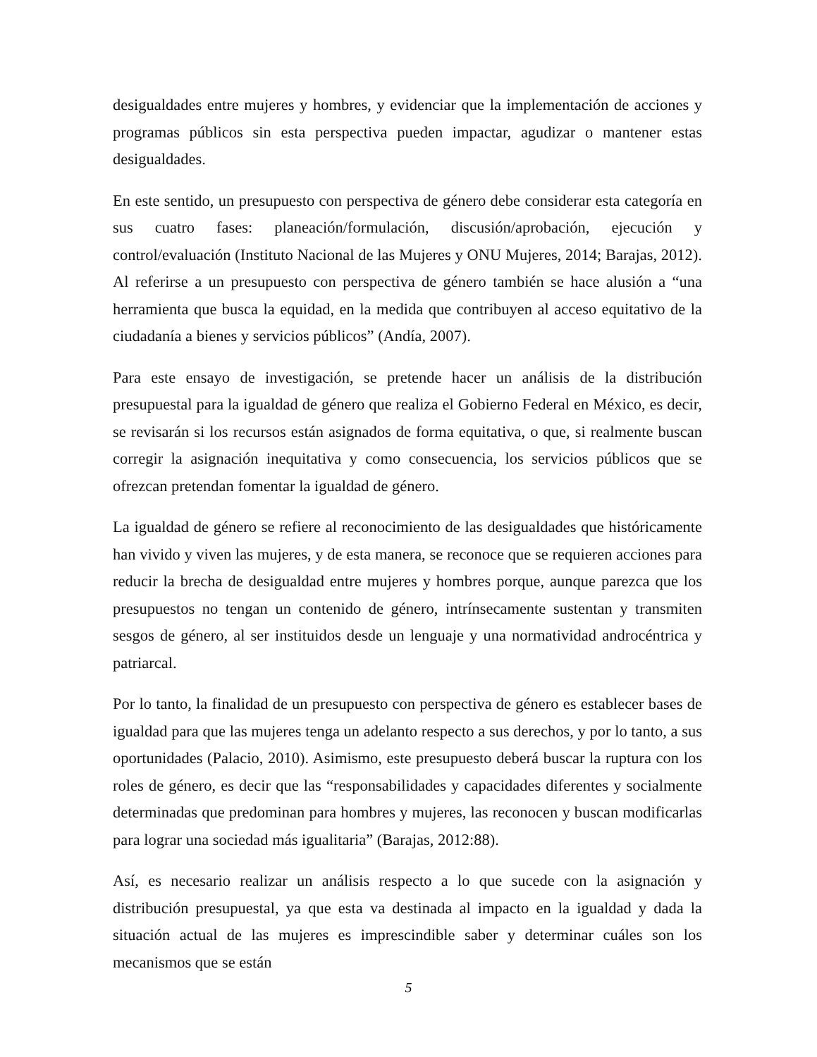desigualdades entre mujeres y hombres, y evidenciar que la implementación de acciones y programas públicos sin esta perspectiva pueden impactar, agudizar o mantener estas desigualdades.
En este sentido, un presupuesto con perspectiva de género debe considerar esta categoría en sus cuatro fases: planeación/formulación, discusión/aprobación, ejecución y control/evaluación (Instituto Nacional de las Mujeres y ONU Mujeres, 2014; Barajas, 2012). Al referirse a un presupuesto con perspectiva de género también se hace alusión a “una herramienta que busca la equidad, en la medida que contribuyen al acceso equitativo de la ciudadanía a bienes y servicios públicos” (Andía, 2007).
Para este ensayo de investigación, se pretende hacer un análisis de la distribución presupuestal para la igualdad de género que realiza el Gobierno Federal en México, es decir, se revisarán si los recursos están asignados de forma equitativa, o que, si realmente buscan corregir la asignación inequitativa y como consecuencia, los servicios públicos que se ofrezcan pretendan fomentar la igualdad de género.
La igualdad de género se refiere al reconocimiento de las desigualdades que históricamente han vivido y viven las mujeres, y de esta manera, se reconoce que se requieren acciones para reducir la brecha de desigualdad entre mujeres y hombres porque, aunque parezca que los presupuestos no tengan un contenido de género, intrínsecamente sustentan y transmiten sesgos de género, al ser instituidos desde un lenguaje y una normatividad androcéntrica y patriarcal.
Por lo tanto, la finalidad de un presupuesto con perspectiva de género es establecer bases de igualdad para que las mujeres tenga un adelanto respecto a sus derechos, y por lo tanto, a sus oportunidades (Palacio, 2010). Asimismo, este presupuesto deberá buscar la ruptura con los roles de género, es decir que las “responsabilidades y capacidades diferentes y socialmente determinadas que predominan para hombres y mujeres, las reconocen y buscan modificarlas para lograr una sociedad más igualitaria” (Barajas, 2012:88).
Así, es necesario realizar un análisis respecto a lo que sucede con la asignación y distribución presupuestal, ya que esta va destinada al impacto en la igualdad y dada la situación actual de las mujeres es imprescindible saber y determinar cuáles son los mecanismos que se están
5